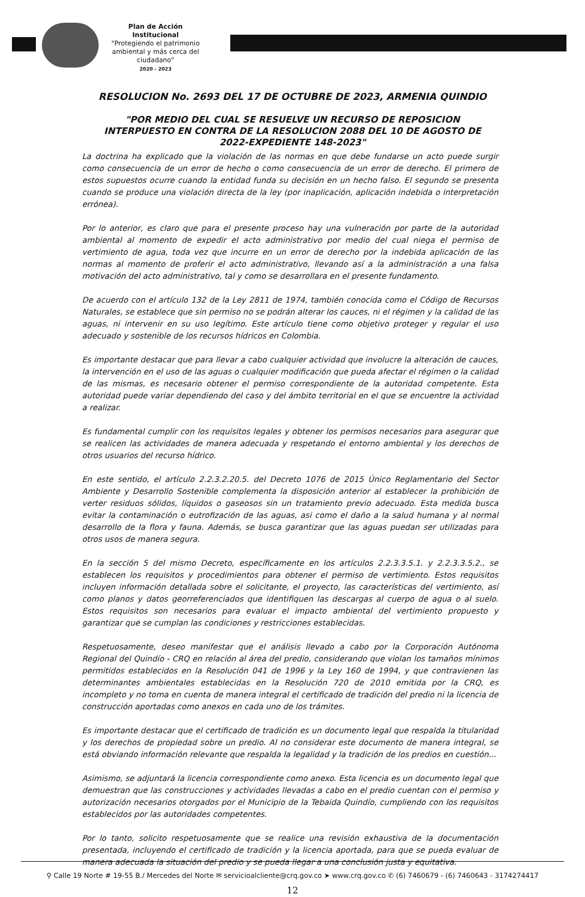Plan de Acción Institucional
"Protegiendo el patrimonio ambiental y más cerca del ciudadano"
2020 - 2023
RESOLUCION No. 2693 DEL 17 DE OCTUBRE DE 2023, ARMENIA QUINDIO
"POR MEDIO DEL CUAL SE RESUELVE UN RECURSO DE REPOSICION
INTERPUESTO EN CONTRA DE LA RESOLUCION 2088 DEL 10 DE AGOSTO DE
2022-EXPEDIENTE 148-2023"
La doctrina ha explicado que la violación de las normas en que debe fundarse un acto puede surgir como consecuencia de un error de hecho o como consecuencia de un error de derecho. El primero de estos supuestos ocurre cuando la entidad funda su decisión en un hecho falso. El segundo se presenta cuando se produce una violación directa de la ley (por inaplicación, aplicación indebida o interpretación errónea).
Por lo anterior, es claro que para el presente proceso hay una vulneración por parte de la autoridad ambiental al momento de expedir el acto administrativo por medio del cual niega el permiso de vertimiento de agua, toda vez que incurre en un error de derecho por la indebida aplicación de las normas al momento de proferir el acto administrativo, llevando así a la administración a una falsa motivación del acto administrativo, tal y como se desarrollara en el presente fundamento.
De acuerdo con el artículo 132 de la Ley 2811 de 1974, también conocida como el Código de Recursos Naturales, se establece que sin permiso no se podrán alterar los cauces, ni el régimen y la calidad de las aguas, ni intervenir en su uso legítimo. Este artículo tiene como objetivo proteger y regular el uso adecuado y sostenible de los recursos hídricos en Colombia.
Es importante destacar que para llevar a cabo cualquier actividad que involucre la alteración de cauces, la intervención en el uso de las aguas o cualquier modificación que pueda afectar el régimen o la calidad de las mismas, es necesario obtener el permiso correspondiente de la autoridad competente. Esta autoridad puede variar dependiendo del caso y del ámbito territorial en el que se encuentre la actividad a realizar.
Es fundamental cumplir con los requisitos legales y obtener los permisos necesarios para asegurar que se realicen las actividades de manera adecuada y respetando el entorno ambiental y los derechos de otros usuarios del recurso hídrico.
En este sentido, el artículo 2.2.3.2.20.5. del Decreto 1076 de 2015 Único Reglamentario del Sector Ambiente y Desarrollo Sostenible complementa la disposición anterior al establecer la prohibición de verter residuos sólidos, líquidos o gaseosos sin un tratamiento previo adecuado. Esta medida busca evitar la contaminación o eutrofización de las aguas, asi como el daño a la salud humana y al normal desarrollo de la flora y fauna. Además, se busca garantizar que las aguas puedan ser utilizadas para otros usos de manera segura.
En la sección 5 del mismo Decreto, específicamente en los artículos 2.2.3.3.5.1. y 2.2.3.3.5.2., se establecen los requisitos y procedimientos para obtener el permiso de vertimiento. Estos requisitos incluyen información detallada sobre el solicitante, el proyecto, las características del vertimiento, así como planos y datos georreferenciados que identifiquen las descargas al cuerpo de agua o al suelo. Estos requisitos son necesarios para evaluar el impacto ambiental del vertimiento propuesto y garantizar que se cumplan las condiciones y restricciones establecidas.
Respetuosamente, deseo manifestar que el análisis llevado a cabo por la Corporación Autónoma Regional del Quindío - CRQ en relación al área del predio, considerando que violan los tamaños mínimos permitidos establecidos en la Resolución 041 de 1996 y la Ley 160 de 1994, y que contravienen las determinantes ambientales establecidas en la Resolución 720 de 2010 emitida por la CRQ, es incompleto y no toma en cuenta de manera integral el certificado de tradición del predio ni la licencia de construcción aportadas como anexos en cada uno de los trámites.
Es importante destacar que el certificado de tradición es un documento legal que respalda la titularidad y los derechos de propiedad sobre un predio. Al no considerar este documento de manera integral, se está obviando información relevante que respalda la legalidad y la tradición de los predios en cuestión...
Asimismo, se adjuntará la licencia correspondiente como anexo. Esta licencia es un documento legal que demuestran que las construcciones y actividades llevadas a cabo en el predio cuentan con el permiso y autorización necesarios otorgados por el Municipio de la Tebaida Quindío, cumpliendo con los requisitos establecidos por las autoridades competentes.
Por lo tanto, solicito respetuosamente que se realice una revisión exhaustiva de la documentación presentada, incluyendo el certificado de tradición y la licencia aportada, para que se pueda evaluar de manera adecuada la situación del predio y se pueda llegar a una conclusión justa y equitativa.
12
⚲ Calle 19 Norte # 19-55 B./ Mercedes del Norte ✉ servicioalcliente@crq.gov.co ➤ www.crq.gov.co ✆ (6) 7460679 - (6) 7460643 - 3174274417